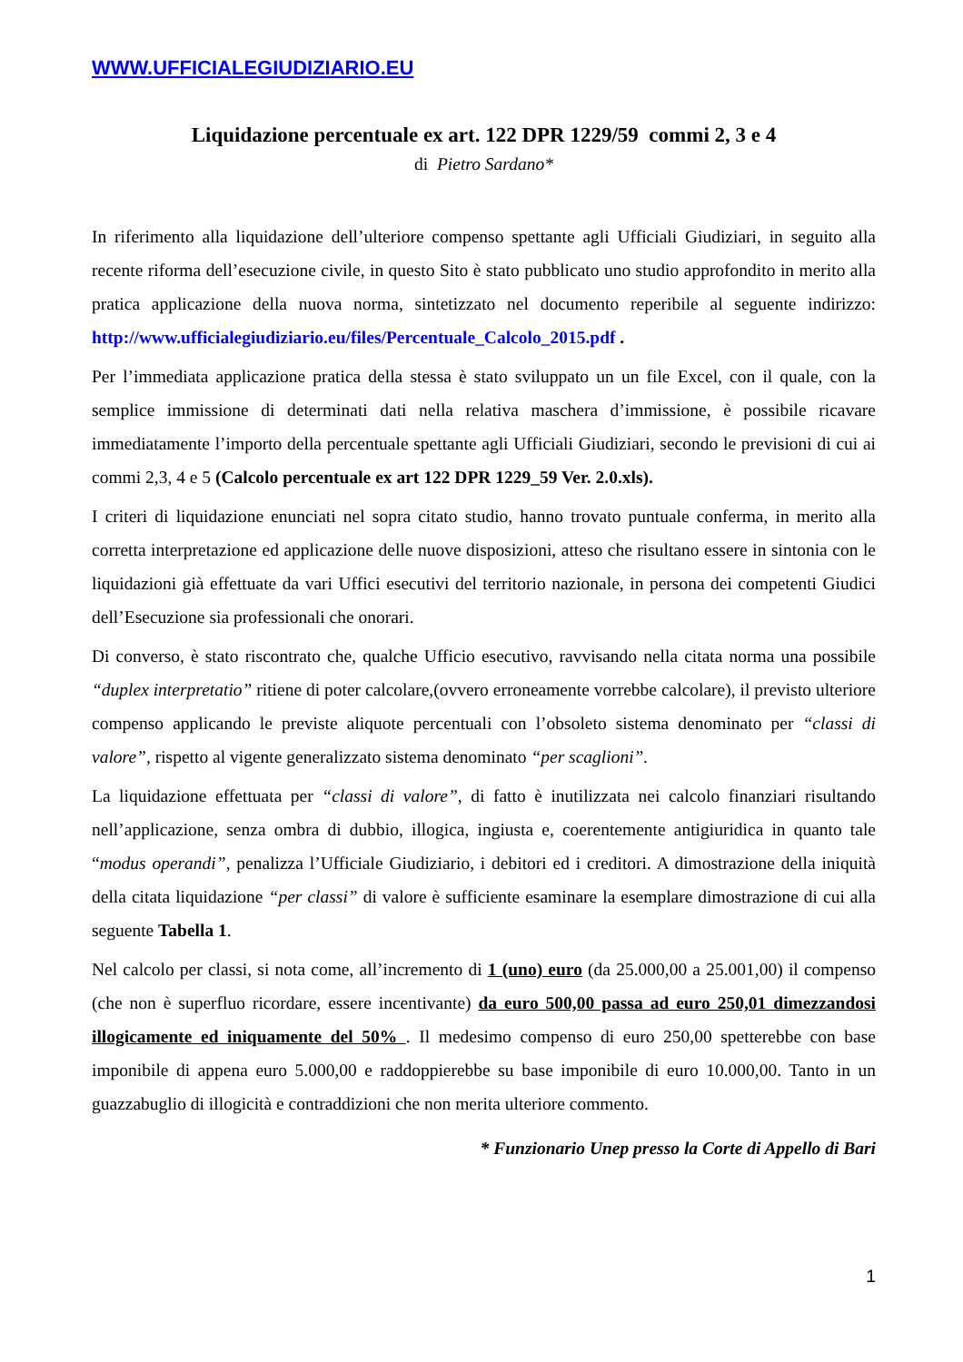WWW.UFFICIALEGIUDIZIARIO.EU
Liquidazione percentuale ex art. 122 DPR 1229/59 commi 2, 3 e 4
di Pietro Sardano*
In riferimento alla liquidazione dell’ulteriore compenso spettante agli Ufficiali Giudiziari, in seguito alla recente riforma dell’esecuzione civile, in questo Sito è stato pubblicato uno studio approfondito in merito alla pratica applicazione della nuova norma, sintetizzato nel documento reperibile al seguente indirizzo: http://www.ufficialegiudiziario.eu/files/Percentuale_Calcolo_2015.pdf .
Per l’immediata applicazione pratica della stessa è stato sviluppato un un file Excel, con il quale, con la semplice immissione di determinati dati nella relativa maschera d’immissione, è possibile ricavare immediatamente l’importo della percentuale spettante agli Ufficiali Giudiziari, secondo le previsioni di cui ai commi 2,3, 4 e 5 (Calcolo percentuale ex art 122 DPR 1229_59 Ver. 2.0.xls).
I criteri di liquidazione enunciati nel sopra citato studio, hanno trovato puntuale conferma, in merito alla corretta interpretazione ed applicazione delle nuove disposizioni, atteso che risultano essere in sintonia con le liquidazioni già effettuate da vari Uffici esecutivi del territorio nazionale, in persona dei competenti Giudici dell’Esecuzione sia professionali che onorari.
Di converso, è stato riscontrato che, qualche Ufficio esecutivo, ravvisando nella citata norma una possibile “duplex interpretatio” ritiene di poter calcolare,(ovvero erroneamente vorrebbe calcolare), il previsto ulteriore compenso applicando le previste aliquote percentuali con l’obsoleto sistema denominato per “classi di valore”, rispetto al vigente generalizzato sistema denominato “per scaglioni”.
La liquidazione effettuata per “classi di valore”, di fatto è inutilizzata nei calcolo finanziari risultando nell’applicazione, senza ombra di dubbio, illogica, ingiusta e, coerentemente antigiuridica in quanto tale “modus operandi”, penalizza l’Ufficiale Giudiziario, i debitori ed i creditori. A dimostrazione della iniquità della citata liquidazione “per classi” di valore è sufficiente esaminare la esemplare dimostrazione di cui alla seguente Tabella 1.
Nel calcolo per classi, si nota come, all’incremento di 1 (uno) euro (da 25.000,00 a 25.001,00) il compenso (che non è superfluo ricordare, essere incentivante) da euro 500,00 passa ad euro 250,01 dimezzandosi illogicamente ed iniquamente del 50% . Il medesimo compenso di euro 250,00 spetterebbe con base imponibile di appena euro 5.000,00 e raddoppierebbe su base imponibile di euro 10.000,00. Tanto in un guazzabuglio di illogicità e contraddizioni che non merita ulteriore commento.
* Funzionario Unep presso la Corte di Appello di Bari
1